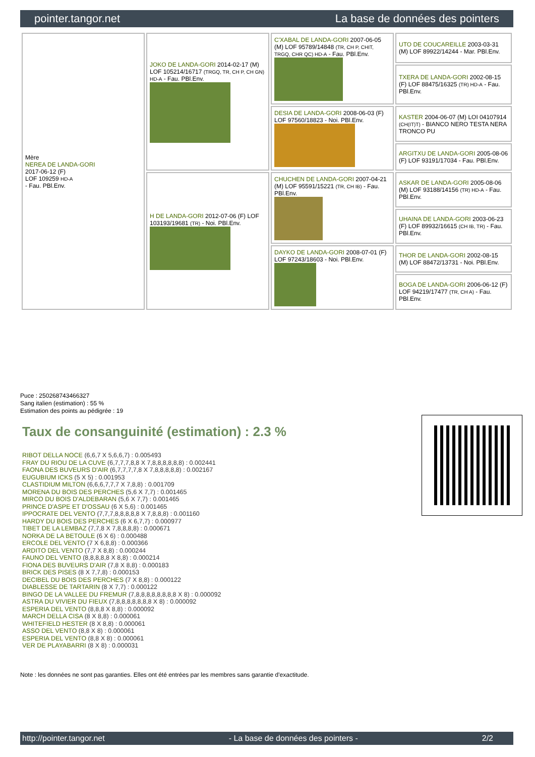pointer.tangor.net La base de données des pointers
| Mère NEREA DE LANDA-GORI 2017-06-12 (F) LOF 109259 HD-A - Fau. PBl.Env. | JOKO DE LANDA-GORI 2014-02-17 (M) LOF 105214/16717 (TRGQ, TR, CH P, CH GN) HD-A - Fau. PBl.Env. | C'XABAL DE LANDA-GORI 2007-06-05 (M) LOF 95789/14848 (TR, CH P, CHIT, TRGQ, CHR QC) HD-A - Fau. PBl.Env. | UTO DE COUCAREILLE 2003-03-31 (M) LOF 89922/14244 - Mar. PBl.Env. |
| | | | TXERA DE LANDA-GORI 2002-08-15 (F) LOF 88475/16325 (TR) HD-A - Fau. PBl.Env. |
| | | DESIA DE LANDA-GORI 2008-06-03 (F) LOF 97560/18823 - Noi. PBl.Env. | KASTER 2004-06-07 (M) LOI 04107914 (CH(IT)T) - BIANCO NERO TESTA NERA TRONCO PU |
| | | | ARGITXU DE LANDA-GORI 2005-08-06 (F) LOF 93191/17034 - Fau. PBl.Env. |
| | H DE LANDA-GORI 2012-07-06 (F) LOF 103193/19681 (TR) - Noi. PBl.Env. | CHUCHEN DE LANDA-GORI 2007-04-21 (M) LOF 95591/15221 (TR, CH IB) - Fau. PBl.Env. | ASKAR DE LANDA-GORI 2005-08-06 (M) LOF 93188/14156 (TR) HD-A - Fau. PBl.Env. |
| | | | UHAINA DE LANDA-GORI 2003-06-23 (F) LOF 89932/16615 (CH IB, TR) - Fau. PBl.Env. |
| | | DAYKO DE LANDA-GORI 2008-07-01 (F) LOF 97243/18603 - Noi. PBl.Env. | THOR DE LANDA-GORI 2002-08-15 (M) LOF 88472/13731 - Noi. PBl.Env. |
| | | | BOGA DE LANDA-GORI 2006-06-12 (F) LOF 94219/17477 (TR, CH A) - Fau. PBl.Env. |
Puce : 250268743466327
Sang italien (estimation) : 55 %
Estimation des points au pédigrée : 19
Taux de consanguinité (estimation) : 2.3 %
RIBOT DELLA NOCE (6,6,7 X 5,6,6,7) : 0.005493
FRAY DU RIOU DE LA CUVE (6,7,7,7,8,8 X 7,8,8,8,8,8,8) : 0.002441
FAONA DES BUVEURS D'AIR (6,7,7,7,7,8 X 7,8,8,8,8,8) : 0.002167
EUGUBIUM ICKS (5 X 5) : 0.001953
CLASTIDIUM MILTON (6,6,6,7,7,7 X 7,8,8) : 0.001709
MORENA DU BOIS DES PERCHES (5,6 X 7,7) : 0.001465
MIRCO DU BOIS D'ALDEBARAN (5,6 X 7,7) : 0.001465
PRINCE D'ASPE ET D'OSSAU (6 X 5,6) : 0.001465
IPPOCRATE DEL VENTO (7,7,7,8,8,8,8,8 X 7,8,8,8) : 0.001160
HARDY DU BOIS DES PERCHES (6 X 6,7,7) : 0.000977
TIBET DE LA LEMBAZ (7,7,8 X 7,8,8,8,8) : 0.000671
NORKA DE LA BETOULE (6 X 6) : 0.000488
ERCOLE DEL VENTO (7 X 6,8,8) : 0.000366
ARDITO DEL VENTO (7,7 X 8,8) : 0.000244
FAUNO DEL VENTO (8,8,8,8,8 X 8,8) : 0.000214
FIONA DES BUVEURS D'AIR (7,8 X 8,8) : 0.000183
BRICK DES PISES (8 X 7,7,8) : 0.000153
DECIBEL DU BOIS DES PERCHES (7 X 8,8) : 0.000122
DIABLESSE DE TARTARIN (8 X 7,7) : 0.000122
BINGO DE LA VALLEE DU FREMUR (7,8,8,8,8,8,8,8,8 X 8) : 0.000092
ASTRA DU VIVIER DU FIEUX (7,8,8,8,8,8,8,8 X 8) : 0.000092
ESPERIA DEL VENTO (8,8,8 X 8,8) : 0.000092
MARCH DELLA CISA (8 X 8,8) : 0.000061
WHITEFIELD HESTER (8 X 8,8) : 0.000061
ASSO DEL VENTO (8,8 X 8) : 0.000061
ESPERIA DEL VENTO (8,8 X 8) : 0.000061
VER DE PLAYABARRI (8 X 8) : 0.000031
Note : les données ne sont pas garanties. Elles ont été entrées par les membres sans garantie d'exactitude.
http://pointer.tangor.net - La base de données des pointers - 2/2